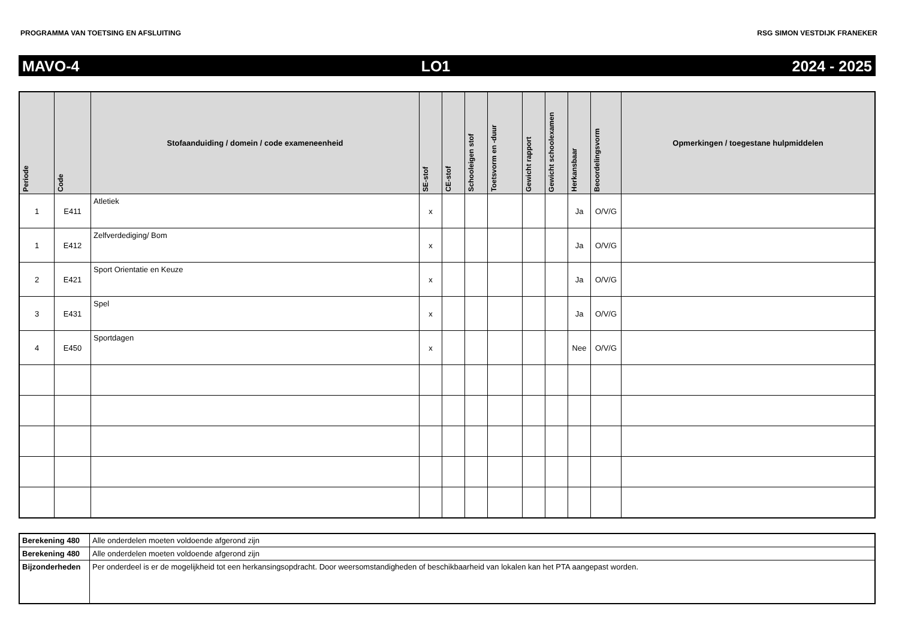PROGRAMMA VAN TOETSING EN AFSLUITING RSG SIMON VESTDIJK FRANEKER
MAVO-4 LO1 2024 - 2025
| Periode | Code | Stofaanduiding / domein / code exameneenheid | SE-stof | CE-stof | Schooleigen stof | Toetsvorm en -duur | Gewicht rapport | Gewicht schoolexamen | Herkansbaar | Beoordelingsvorm | Opmerkingen / toegestane hulpmiddelen |
| --- | --- | --- | --- | --- | --- | --- | --- | --- | --- | --- | --- |
| 1 | E411 | Atletiek | x | | | | | | Ja | O/V/G | |
| 1 | E412 | Zelfverdediging/ Bom | x | | | | | | Ja | O/V/G | |
| 2 | E421 | Sport Orientatie en Keuze | x | | | | | | Ja | O/V/G | |
| 3 | E431 | Spel | x | | | | | | Ja | O/V/G | |
| 4 | E450 | Sportdagen | x | | | | | | Nee | O/V/G | |
| Berekening 480 | Alle onderdelen moeten voldoende afgerond zijn |
| Berekening 480 | Alle onderdelen moeten voldoende afgerond zijn |
| Bijzonderheden | Per onderdeel is er de mogelijkheid tot een herkansingsopdracht. Door weersomstandigheden of beschikbaarheid van lokalen kan het PTA aangepast worden. |